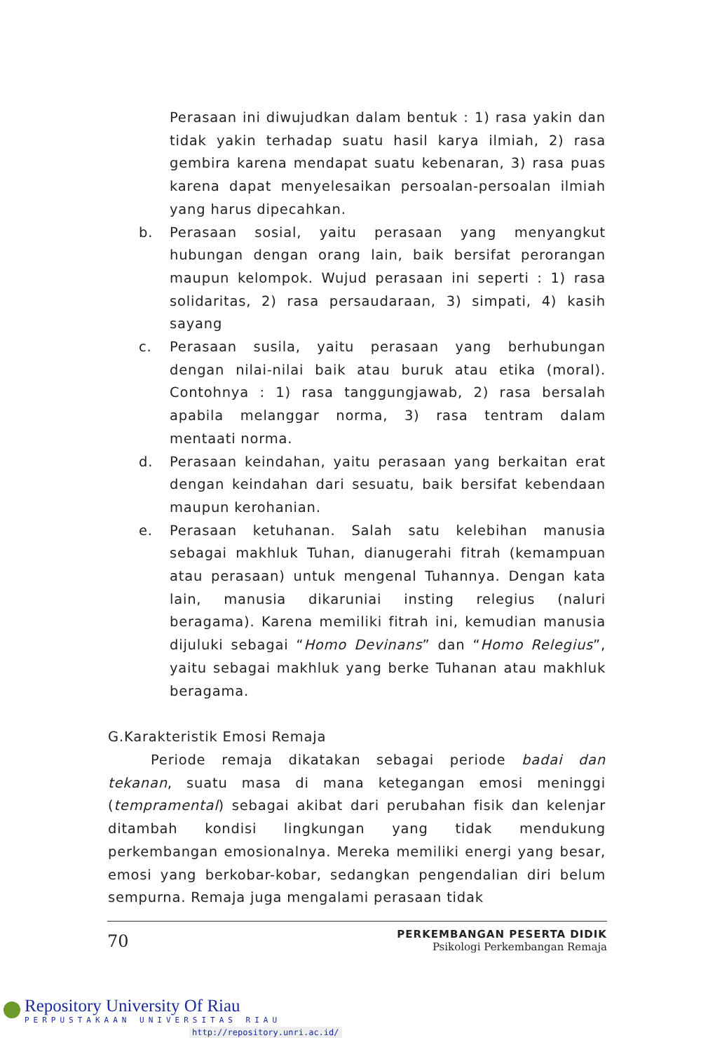Perasaan ini diwujudkan dalam bentuk : 1) rasa yakin dan tidak yakin terhadap suatu hasil karya ilmiah, 2) rasa gembira karena mendapat suatu kebenaran, 3) rasa puas karena dapat menyelesaikan persoalan-persoalan ilmiah yang harus dipecahkan.
b. Perasaan sosial, yaitu perasaan yang menyangkut hubungan dengan orang lain, baik bersifat perorangan maupun kelompok. Wujud perasaan ini seperti : 1) rasa solidaritas, 2) rasa persaudaraan, 3) simpati, 4) kasih sayang
c. Perasaan susila, yaitu perasaan yang berhubungan dengan nilai-nilai baik atau buruk atau etika (moral). Contohnya : 1) rasa tanggungjawab, 2) rasa bersalah apabila melanggar norma, 3) rasa tentram dalam mentaati norma.
d. Perasaan keindahan, yaitu perasaan yang berkaitan erat dengan keindahan dari sesuatu, baik bersifat kebendaan maupun kerohanian.
e. Perasaan ketuhanan. Salah satu kelebihan manusia sebagai makhluk Tuhan, dianugerahi fitrah (kemampuan atau perasaan) untuk mengenal Tuhannya. Dengan kata lain, manusia dikaruniai insting relegius (naluri beragama). Karena memiliki fitrah ini, kemudian manusia dijuluki sebagai “Homo Devinans” dan “Homo Relegius”, yaitu sebagai makhluk yang berke Tuhanan atau makhluk beragama.
G.Karakteristik Emosi Remaja
Periode remaja dikatakan sebagai periode badai dan tekanan, suatu masa di mana ketegangan emosi meninggi (tempramental) sebagai akibat dari perubahan fisik dan kelenjar ditambah kondisi lingkungan yang tidak mendukung perkembangan emosionalnya. Mereka memiliki energi yang besar, emosi yang berkobar-kobar, sedangkan pengendalian diri belum sempurna. Remaja juga mengalami perasaan tidak
70
PERKEMBANGAN PESERTA DIDIK
Psikologi Perkembangan Remaja
Repository University Of Riau
PERPUSTAKAAN UNIVERSITAS RIAU
http://repository.unri.ac.id/